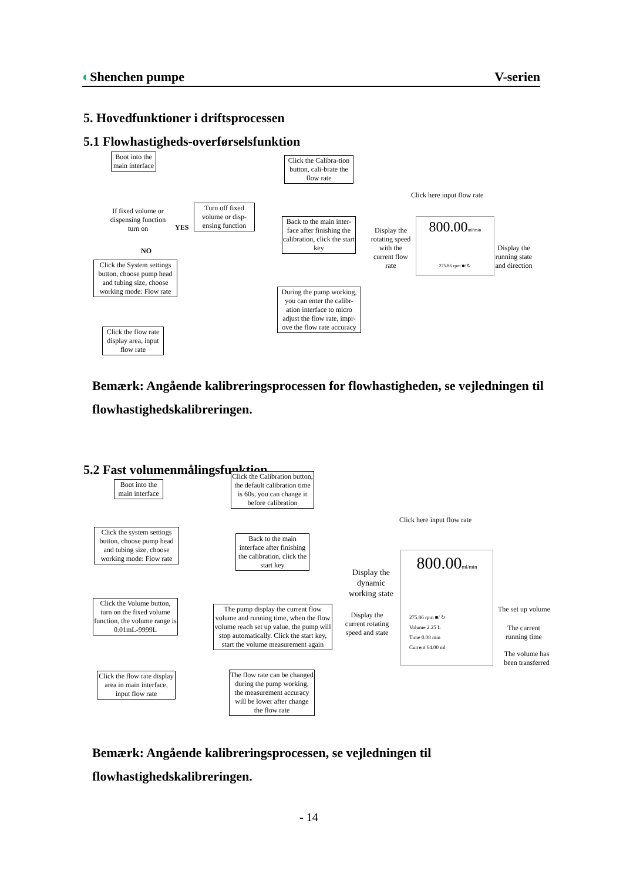◐Shenchen pumpe V-serien
5. Hovedfunktioner i driftsprocessen
5.1 Flowhastigheds-overførselsfunktion
Boot into the main interface
If fixed volume or dispensing function turn on
YES
NO
Turn off fixed volume or disp-ensing function
Click the System settings button, choose pump head and tubing size, choose working mode: Flow rate
Click the flow rate display area, input flow rate
Click the Calibra-tion button, cali-brate the flow rate
Back to the main inter-face after finishing the calibration, click the start key
During the pump working, you can enter the calibr-ation interface to micro adjust the flow rate, impr-ove the flow rate accuracy
Click here input flow rate
800.00ml/min
275.86 rpm ■/ ↻
Display the rotating speed with the current flow rate
Display the running state and direction
Bemærk: Angående kalibreringsprocessen for flowhastigheden, se vejledningen til flowhastighedskalibreringen.
5.2 Fast volumenmålingsfunktion
Boot into the main interface
Click the system settings button, choose pump head and tubing size, choose working mode: Flow rate
Click the Volume button, turn on the fixed volume function, the volume range is 0.01mL-9999L
Click the flow rate display area in main interface, input flow rate
Click the Calibration button, the default calibration time is 60s, you can change it before calibration
Back to the main interface after finishing the calibration, click the start key
The pump display the current flow volume and running time, when the flow volume reach set up value, the pump will stop automatically. Click the start key, start the volume measurement again
The flow rate can be changed during the pump working, the measurement accuracy will be lower after change the flow rate
Click here input flow rate
800.00ml/min
275.86 rpm ■/ ↻
Volume 2.25 L
Time 0.08 min
Current 64.00 ml
Display the dynamic working state
Display the current rotating speed and state
The set up volume
The current running time
The volume has been transferred
Bemærk: Angående kalibreringsprocessen, se vejledningen til flowhastighedskalibreringen.
- 14